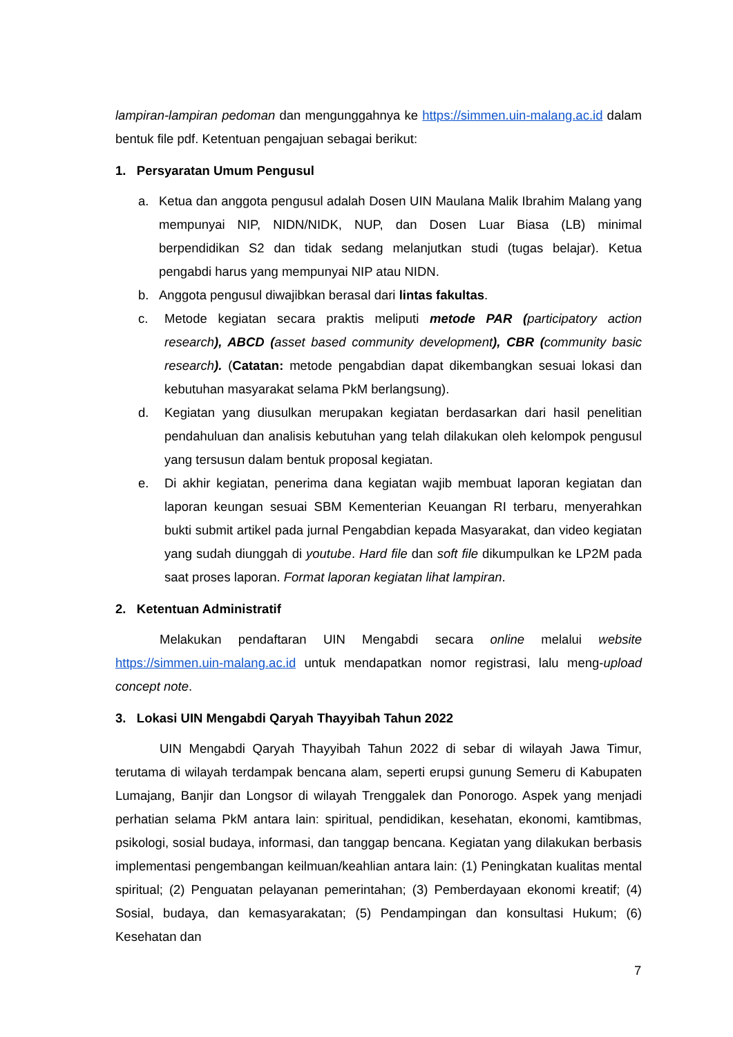lampiran-lampiran pedoman dan mengunggahnya ke https://simmen.uin-malang.ac.id dalam bentuk file pdf. Ketentuan pengajuan sebagai berikut:
1. Persyaratan Umum Pengusul
a. Ketua dan anggota pengusul adalah Dosen UIN Maulana Malik Ibrahim Malang yang mempunyai NIP, NIDN/NIDK, NUP, dan Dosen Luar Biasa (LB) minimal berpendidikan S2 dan tidak sedang melanjutkan studi (tugas belajar). Ketua pengabdi harus yang mempunyai NIP atau NIDN.
b. Anggota pengusul diwajibkan berasal dari lintas fakultas.
c. Metode kegiatan secara praktis meliputi metode PAR (participatory action research), ABCD (asset based community development), CBR (community basic research). (Catatan: metode pengabdian dapat dikembangkan sesuai lokasi dan kebutuhan masyarakat selama PkM berlangsung).
d. Kegiatan yang diusulkan merupakan kegiatan berdasarkan dari hasil penelitian pendahuluan dan analisis kebutuhan yang telah dilakukan oleh kelompok pengusul yang tersusun dalam bentuk proposal kegiatan.
e. Di akhir kegiatan, penerima dana kegiatan wajib membuat laporan kegiatan dan laporan keungan sesuai SBM Kementerian Keuangan RI terbaru, menyerahkan bukti submit artikel pada jurnal Pengabdian kepada Masyarakat, dan video kegiatan yang sudah diunggah di youtube. Hard file dan soft file dikumpulkan ke LP2M pada saat proses laporan. Format laporan kegiatan lihat lampiran.
2. Ketentuan Administratif
Melakukan pendaftaran UIN Mengabdi secara online melalui website https://simmen.uin-malang.ac.id untuk mendapatkan nomor registrasi, lalu meng-upload concept note.
3. Lokasi UIN Mengabdi Qaryah Thayyibah Tahun 2022
UIN Mengabdi Qaryah Thayyibah Tahun 2022 di sebar di wilayah Jawa Timur, terutama di wilayah terdampak bencana alam, seperti erupsi gunung Semeru di Kabupaten Lumajang, Banjir dan Longsor di wilayah Trenggalek dan Ponorogo. Aspek yang menjadi perhatian selama PkM antara lain: spiritual, pendidikan, kesehatan, ekonomi, kamtibmas, psikologi, sosial budaya, informasi, dan tanggap bencana. Kegiatan yang dilakukan berbasis implementasi pengembangan keilmuan/keahlian antara lain: (1) Peningkatan kualitas mental spiritual; (2) Penguatan pelayanan pemerintahan; (3) Pemberdayaan ekonomi kreatif; (4) Sosial, budaya, dan kemasyarakatan; (5) Pendampingan dan konsultasi Hukum; (6) Kesehatan dan
7